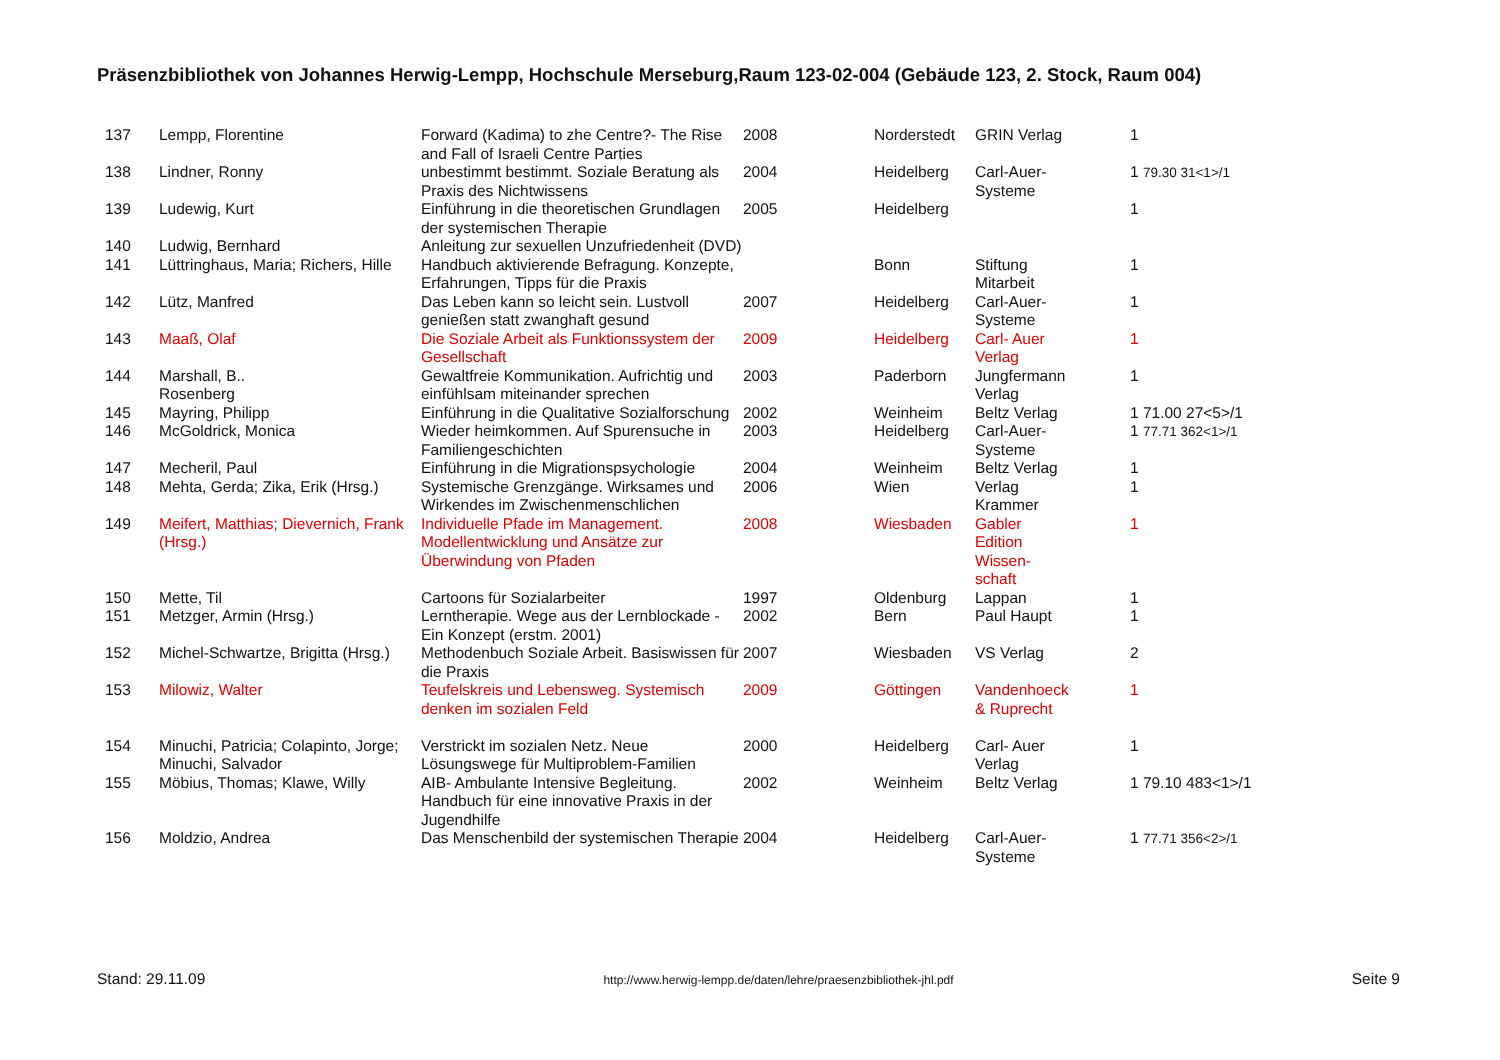Präsenzbibliothek von Johannes Herwig-Lempp, Hochschule Merseburg,Raum 123-02-004 (Gebäude 123, 2. Stock, Raum 004)
| 137 | Lempp, Florentine | Forward (Kadima) to zhe Centre?- The Rise and Fall of Israeli Centre Parties | 2008 | Norderstedt | GRIN Verlag | 1 |
| 138 | Lindner, Ronny | unbestimmt bestimmt. Soziale Beratung als Praxis des Nichtwissens | 2004 | Heidelberg | Carl-Auer- Systeme | 1 79.30 31<1>/1 |
| 139 | Ludewig, Kurt | Einführung in die theoretischen Grundlagen der systemischen Therapie | 2005 | Heidelberg | | 1 |
| 140 | Ludwig, Bernhard | Anleitung zur sexuellen Unzufriedenheit (DVD) | | | | |
| 141 | Lüttringhaus, Maria; Richers, Hille | Handbuch aktivierende Befragung. Konzepte, Erfahrungen, Tipps für die Praxis | | Bonn | Stiftung Mitarbeit | 1 |
| 142 | Lütz, Manfred | Das Leben kann so leicht sein. Lustvoll genießen statt zwanghaft gesund | 2007 | Heidelberg | Carl-Auer- Systeme | 1 |
| 143 | Maaß, Olaf | Die Soziale Arbeit als Funktionssystem der Gesellschaft | 2009 | Heidelberg | Carl- Auer Verlag | 1 |
| 144 | Marshall, B.. Rosenberg | Gewaltfreie Kommunikation. Aufrichtig und einfühlsam miteinander sprechen | 2003 | Paderborn | Jungfermann Verlag | 1 |
| 145 | Mayring, Philipp | Einführung in die Qualitative Sozialforschung | 2002 | Weinheim | Beltz Verlag | 1 71.00 27<5>/1 |
| 146 | McGoldrick, Monica | Wieder heimkommen. Auf Spurensuche in Familiengeschichten | 2003 | Heidelberg | Carl-Auer- Systeme | 1 77.71 362<1>/1 |
| 147 | Mecheril, Paul | Einführung in die Migrationspsychologie | 2004 | Weinheim | Beltz Verlag | 1 |
| 148 | Mehta, Gerda; Zika, Erik (Hrsg.) | Systemische Grenzgänge. Wirksames und Wirkendes im Zwischenmenschlichen | 2006 | Wien | Verlag Krammer | 1 |
| 149 | Meifert, Matthias; Dievernich, Frank (Hrsg.) | Individuelle Pfade im Management. Modellentwicklung und Ansätze zur Überwindung von Pfaden | 2008 | Wiesbaden | Gabler Edition Wissen- schaft | 1 |
| 150 | Mette, Til | Cartoons für Sozialarbeiter | 1997 | Oldenburg | Lappan | 1 |
| 151 | Metzger, Armin (Hrsg.) | Lerntherapie. Wege aus der Lernblockade - Ein Konzept (erstm. 2001) | 2002 | Bern | Paul Haupt | 1 |
| 152 | Michel-Schwartze, Brigitta (Hrsg.) | Methodenbuch Soziale Arbeit. Basiswissen für die Praxis | 2007 | Wiesbaden | VS Verlag | 2 |
| 153 | Milowiz, Walter | Teufelskreis und Lebensweg. Systemisch denken im sozialen Feld | 2009 | Göttingen | Vandenhoeck & Ruprecht | 1 |
| 154 | Minuchi, Patricia; Colapinto, Jorge; Minuchi, Salvador | Verstrickt im sozialen Netz. Neue Lösungswege für Multiproblem-Familien | 2000 | Heidelberg | Carl- Auer Verlag | 1 |
| 155 | Möbius, Thomas; Klawe, Willy | AIB- Ambulante Intensive Begleitung. Handbuch für eine innovative Praxis in der Jugendhilfe | 2002 | Weinheim | Beltz Verlag | 1 79.10 483<1>/1 |
| 156 | Moldzio, Andrea | Das Menschenbild der systemischen Therapie | 2004 | Heidelberg | Carl-Auer- Systeme | 1 77.71 356<2>/1 |
Stand: 29.11.09 http://www.herwig-lempp.de/daten/lehre/praesenzbibliothek-jhl.pdf Seite 9